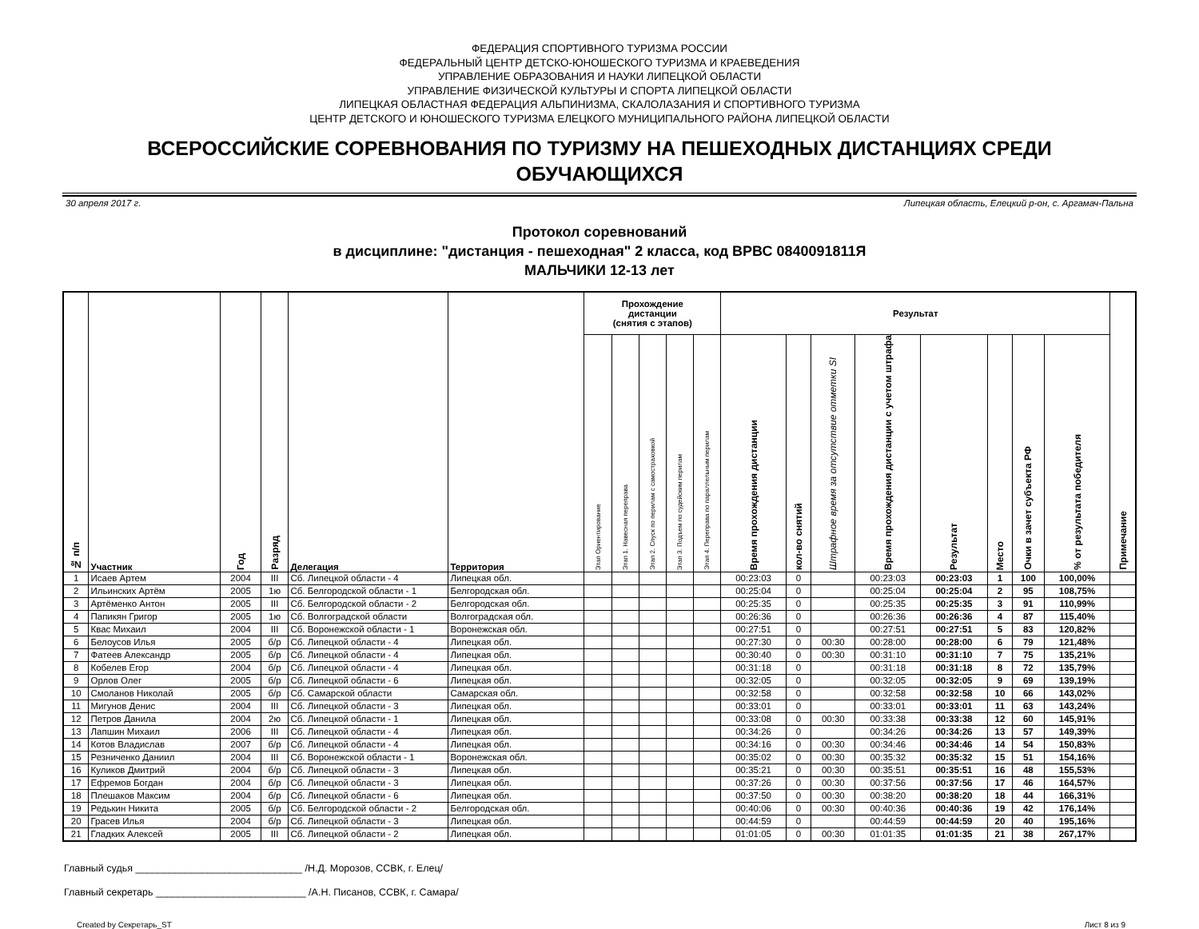ФЕДЕРАЦИЯ СПОРТИВНОГО ТУРИЗМА РОССИИ
ФЕДЕРАЛЬНЫЙ ЦЕНТР ДЕТСКО-ЮНОШЕСКОГО ТУРИЗМА И КРАЕВЕДЕНИЯ
УПРАВЛЕНИЕ ОБРАЗОВАНИЯ И НАУКИ ЛИПЕЦКОЙ ОБЛАСТИ
УПРАВЛЕНИЕ ФИЗИЧЕСКОЙ КУЛЬТУРЫ И СПОРТА ЛИПЕЦКОЙ ОБЛАСТИ
ЛИПЕЦКАЯ ОБЛАСТНАЯ ФЕДЕРАЦИЯ АЛЬПИНИЗМА, СКАЛОЛАЗАНИЯ И СПОРТИВНОГО ТУРИЗМА
ЦЕНТР ДЕТСКОГО И ЮНОШЕСКОГО ТУРИЗМА ЕЛЕЦКОГО МУНИЦИПАЛЬНОГО РАЙОНА ЛИПЕЦКОЙ ОБЛАСТИ
ВСЕРОССИЙСКИЕ СОРЕВНОВАНИЯ ПО ТУРИЗМУ НА ПЕШЕХОДНЫХ ДИСТАНЦИЯХ СРЕДИ ОБУЧАЮЩИХСЯ
30 апреля 2017 г. Липецкая область, Елецкий р-он, с. Аргамач-Пальна
Протокол соревнований
в дисциплине: "дистанция - пешеходная" 2 класса, код ВРВС 0840091811Я
МАЛЬЧИКИ 12-13 лет
| № п/п | Участник | Год | Разряд | Делегация | Территория | Прохождение дистанции (снятия с этапов) | | | | | Результат | | | | | | | | Примечание |
| --- | --- | --- | --- | --- | --- | --- | --- | --- | --- | --- | --- | --- | --- | --- | --- | --- | --- | --- | --- |
| | | | | | | Этап Ориентирование | Этап 1. Навесная переправа | Этап 2. Спуск по перилам с самостраховкой | Этап 3. Подъем по судейским перилам | Этап 4. Переправа по параллельным перилам | Время прохождения дистанции | кол-во снятий | Штрафное время за отсутствие отметки SI | Время прохождения дистанции с учетом штрафа | Результат | Место | Очки в зачет субъекта РФ | % от результата победителя | |
| 1 | Исаев Артем | 2004 | III | Сб. Липецкой области - 4 | Липецкая обл. | | | | | | 00:23:03 | 0 | | 00:23:03 | 00:23:03 | 1 | 100 | 100,00% | |
| 2 | Ильинских Артём | 2005 | 1ю | Сб. Белгородской области - 1 | Белгородская обл. | | | | | | 00:25:04 | 0 | | 00:25:04 | 00:25:04 | 2 | 95 | 108,75% | |
| 3 | Артёменко Антон | 2005 | III | Сб. Белгородской области - 2 | Белгородская обл. | | | | | | 00:25:35 | 0 | | 00:25:35 | 00:25:35 | 3 | 91 | 110,99% | |
| 4 | Папикян Григор | 2005 | 1ю | Сб. Волгоградской области | Волгоградская обл. | | | | | | 00:26:36 | 0 | | 00:26:36 | 00:26:36 | 4 | 87 | 115,40% | |
| 5 | Квас Михаил | 2004 | III | Сб. Воронежской области - 1 | Воронежская обл. | | | | | | 00:27:51 | 0 | | 00:27:51 | 00:27:51 | 5 | 83 | 120,82% | |
| 6 | Белоусов Илья | 2005 | б/р | Сб. Липецкой области - 4 | Липецкая обл. | | | | | | 00:27:30 | 0 | 00:30 | 00:28:00 | 00:28:00 | 6 | 79 | 121,48% | |
| 7 | Фатеев Александр | 2005 | б/р | Сб. Липецкой области - 4 | Липецкая обл. | | | | | | 00:30:40 | 0 | 00:30 | 00:31:10 | 00:31:10 | 7 | 75 | 135,21% | |
| 8 | Кобелев Егор | 2004 | б/р | Сб. Липецкой области - 4 | Липецкая обл. | | | | | | 00:31:18 | 0 | | 00:31:18 | 00:31:18 | 8 | 72 | 135,79% | |
| 9 | Орлов Олег | 2005 | б/р | Сб. Липецкой области - 6 | Липецкая обл. | | | | | | 00:32:05 | 0 | | 00:32:05 | 00:32:05 | 9 | 69 | 139,19% | |
| 10 | Смоланов Николай | 2005 | б/р | Сб. Самарской области | Самарская обл. | | | | | | 00:32:58 | 0 | | 00:32:58 | 00:32:58 | 10 | 66 | 143,02% | |
| 11 | Мигунов Денис | 2004 | III | Сб. Липецкой области - 3 | Липецкая обл. | | | | | | 00:33:01 | 0 | | 00:33:01 | 00:33:01 | 11 | 63 | 143,24% | |
| 12 | Петров Данила | 2004 | 2ю | Сб. Липецкой области - 1 | Липецкая обл. | | | | | | 00:33:08 | 0 | 00:30 | 00:33:38 | 00:33:38 | 12 | 60 | 145,91% | |
| 13 | Лапшин Михаил | 2006 | III | Сб. Липецкой области - 4 | Липецкая обл. | | | | | | 00:34:26 | 0 | | 00:34:26 | 00:34:26 | 13 | 57 | 149,39% | |
| 14 | Котов Владислав | 2007 | б/р | Сб. Липецкой области - 4 | Липецкая обл. | | | | | | 00:34:16 | 0 | 00:30 | 00:34:46 | 00:34:46 | 14 | 54 | 150,83% | |
| 15 | Резниченко Даниил | 2004 | III | Сб. Воронежской области - 1 | Воронежская обл. | | | | | | 00:35:02 | 0 | 00:30 | 00:35:32 | 00:35:32 | 15 | 51 | 154,16% | |
| 16 | Куликов Дмитрий | 2004 | б/р | Сб. Липецкой области - 3 | Липецкая обл. | | | | | | 00:35:21 | 0 | 00:30 | 00:35:51 | 00:35:51 | 16 | 48 | 155,53% | |
| 17 | Ефремов Богдан | 2004 | б/р | Сб. Липецкой области - 3 | Липецкая обл. | | | | | | 00:37:26 | 0 | 00:30 | 00:37:56 | 00:37:56 | 17 | 46 | 164,57% | |
| 18 | Плешаков Максим | 2004 | б/р | Сб. Липецкой области - 6 | Липецкая обл. | | | | | | 00:37:50 | 0 | 00:30 | 00:38:20 | 00:38:20 | 18 | 44 | 166,31% | |
| 19 | Редькин Никита | 2005 | б/р | Сб. Белгородской области - 2 | Белгородская обл. | | | | | | 00:40:06 | 0 | 00:30 | 00:40:36 | 00:40:36 | 19 | 42 | 176,14% | |
| 20 | Грасев Илья | 2004 | б/р | Сб. Липецкой области - 3 | Липецкая обл. | | | | | | 00:44:59 | 0 | | 00:44:59 | 00:44:59 | 20 | 40 | 195,16% | |
| 21 | Гладких Алексей | 2005 | III | Сб. Липецкой области - 2 | Липецкая обл. | | | | | | 01:01:05 | 0 | 00:30 | 01:01:35 | 01:01:35 | 21 | 38 | 267,17% | |
Главный судья ______________________________ /Н.Д. Морозов, ССВК, г. Елец/
Главный секретарь ___________________________ /А.Н. Писанов, ССВК, г. Самара/
Created by Секретарь_ST Лист 8 из 9